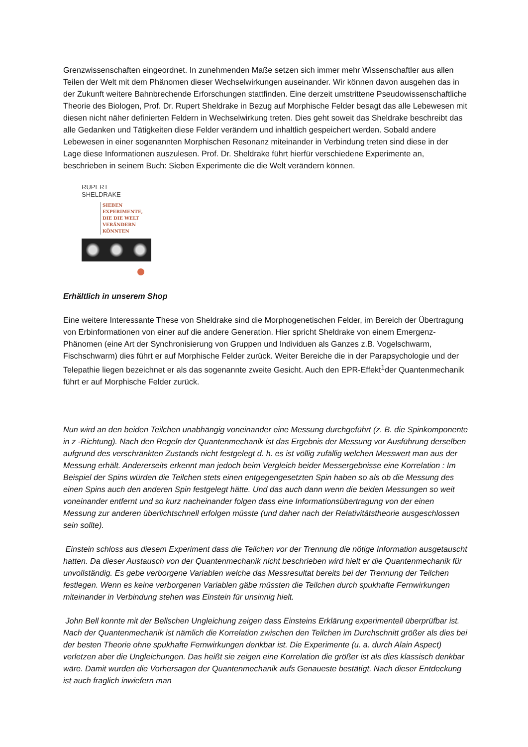Grenzwissenschaften eingeordnet. In zunehmenden Maße setzen sich immer mehr Wissenschaftler aus allen Teilen der Welt mit dem Phänomen dieser Wechselwirkungen auseinander. Wir können davon ausgehen das in der Zukunft weitere Bahnbrechende Erforschungen stattfinden. Eine derzeit umstrittene Pseudowissenschaftliche Theorie des Biologen, Prof. Dr. Rupert Sheldrake in Bezug auf Morphische Felder besagt das alle Lebewesen mit diesen nicht näher definierten Feldern in Wechselwirkung treten. Dies geht soweit das Sheldrake beschreibt das alle Gedanken und Tätigkeiten diese Felder verändern und inhaltlich gespeichert werden. Sobald andere Lebewesen in einer sogenannten Morphischen Resonanz miteinander in Verbindung treten sind diese in der Lage diese Informationen auszulesen. Prof. Dr. Sheldrake führt hierfür verschiedene Experimente an, beschrieben in seinem Buch: Sieben Experimente die die Welt verändern können.
RUPERT
SHELDRAKE
SIEBEN
EXPERIMENTE,
DIE DIE WELT
VERÄNDERN
KÖNNTEN
Erhältlich in unserem Shop
Eine weitere Interessante These von Sheldrake sind die Morphogenetischen Felder, im Bereich der Übertragung von Erbinformationen von einer auf die andere Generation. Hier spricht Sheldrake von einem Emergenz- Phänomen (eine Art der Synchronisierung von Gruppen und Individuen als Ganzes z.B. Vogelschwarm, Fischschwarm) dies führt er auf Morphische Felder zurück. Weiter Bereiche die in der Parapsychologie und der Telepathie liegen bezeichnet er als das sogenannte zweite Gesicht. Auch den EPR-Effekt<sup>1</sup>der Quantenmechanik führt er auf Morphische Felder zurück.
Nun wird an den beiden Teilchen unabhängig voneinander eine Messung durchgeführt (z. B. die Spinkomponente in z -Richtung). Nach den Regeln der Quantenmechanik ist das Ergebnis der Messung vor Ausführung derselben aufgrund des verschränkten Zustands nicht festgelegt d. h. es ist völlig zufällig welchen Messwert man aus der Messung erhält. Andererseits erkennt man jedoch beim Vergleich beider Messergebnisse eine Korrelation : Im Beispiel der Spins würden die Teilchen stets einen entgegengesetzten Spin haben so als ob die Messung des einen Spins auch den anderen Spin festgelegt hätte. Und das auch dann wenn die beiden Messungen so weit voneinander entfernt und so kurz nacheinander folgen dass eine Informationsübertragung von der einen Messung zur anderen überlichtschnell erfolgen müsste (und daher nach der Relativitätstheorie ausgeschlossen sein sollte).
Einstein schloss aus diesem Experiment dass die Teilchen vor der Trennung die nötige Information ausgetauscht hatten. Da dieser Austausch von der Quantenmechanik nicht beschrieben wird hielt er die Quantenmechanik für unvollständig. Es gebe verborgene Variablen welche das Messresultat bereits bei der Trennung der Teilchen festlegen. Wenn es keine verborgenen Variablen gäbe müssten die Teilchen durch spukhafte Fernwirkungen miteinander in Verbindung stehen was Einstein für unsinnig hielt.
John Bell konnte mit der Bellschen Ungleichung zeigen dass Einsteins Erklärung experimentell überprüfbar ist. Nach der Quantenmechanik ist nämlich die Korrelation zwischen den Teilchen im Durchschnitt größer als dies bei der besten Theorie ohne spukhafte Fernwirkungen denkbar ist. Die Experimente (u. a. durch Alain Aspect) verletzen aber die Ungleichungen. Das heißt sie zeigen eine Korrelation die größer ist als dies klassisch denkbar wäre. Damit wurden die Vorhersagen der Quantenmechanik aufs Genaueste bestätigt. Nach dieser Entdeckung ist auch fraglich inwiefern man